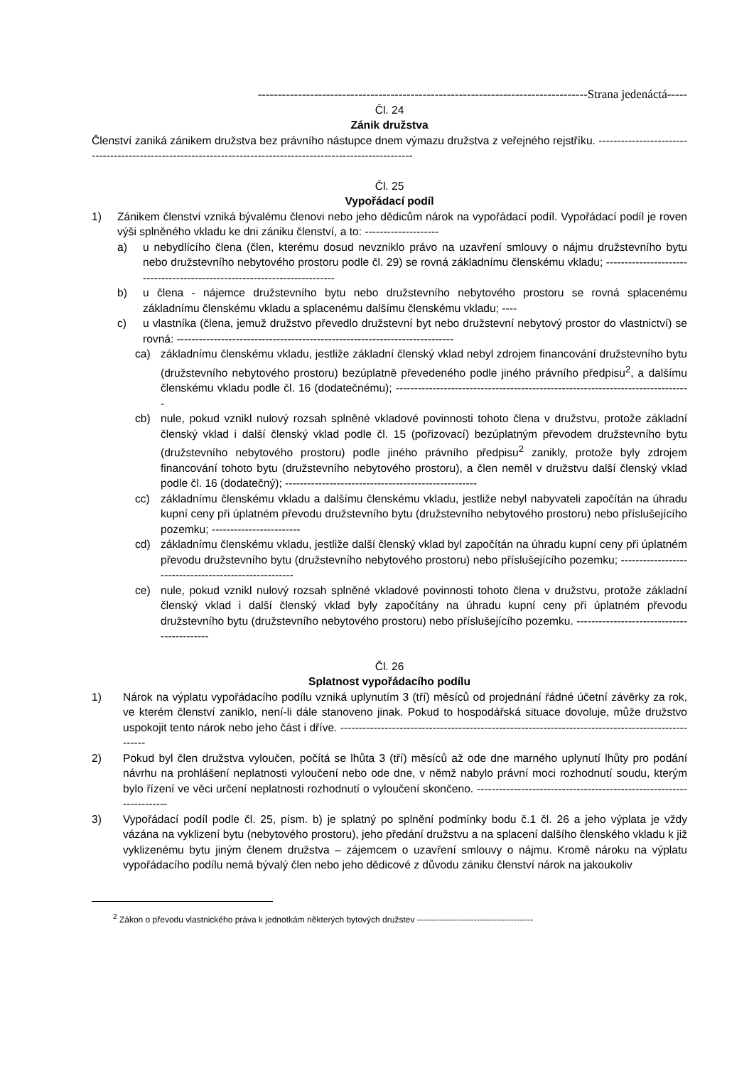----------------------------------------------------------------------------------Strana jedenáctá-----
Čl. 24
Zánik družstva
Členství zaniká zánikem družstva bez právního nástupce dnem výmazu družstva z veřejného rejstříku. ---------------------------------------------------------------------------------------------------------------
Čl. 25
Vypořádací podíl
1) Zánikem členství vzniká bývalému členovi nebo jeho dědicům nárok na vypořádací podíl. Vypořádací podíl je roven výši splněného vkladu ke dni zániku členství, a to: --------------------
a) u nebydlícího člena (člen, kterému dosud nevzniklo právo na uzavření smlouvy o nájmu družstevního bytu nebo družstevního nebytového prostoru podle čl. 29) se rovná základnímu členskému vkladu; --------------------------------------------------------------------------
b) u člena - nájemce družstevního bytu nebo družstevního nebytového prostoru se rovná splacenému základnímu členskému vkladu a splacenému dalšímu členskému vkladu; ----
c) u vlastníka (člena, jemuž družstvo převedlo družstevní byt nebo družstevní nebytový prostor do vlastnictví) se rovná: ---------------------------------------------------------------------------
ca) základnímu členskému vkladu, jestliže základní členský vklad nebyl zdrojem financování družstevního bytu (družstevního nebytového prostoru) bezúplatně převedeného podle jiného právního předpisu<sup>2</sup>, a dalšímu členskému vkladu podle čl. 16 (dodatečnému); --------------------------------------------------------------------------------
cb) nule, pokud vznikl nulový rozsah splněné vkladové povinnosti tohoto člena v družstvu, protože základní členský vklad i další členský vklad podle čl. 15 (pořizovací) bezúplatným převodem družstevního bytu (družstevního nebytového prostoru) podle jiného právního předpisu<sup>2</sup> zanikly, protože byly zdrojem financování tohoto bytu (družstevního nebytového prostoru), a člen neměl v družstvu další členský vklad podle čl. 16 (dodatečný); ----------------------------------------------------
cc) základnímu členskému vkladu a dalšímu členskému vkladu, jestliže nebyl nabyvateli započítán na úhradu kupní ceny při úplatném převodu družstevního bytu (družstevního nebytového prostoru) nebo příslušejícího pozemku; ------------------------
cd) základnímu členskému vkladu, jestliže další členský vklad byl započítán na úhradu kupní ceny při úplatném převodu družstevního bytu (družstevního nebytového prostoru) nebo příslušejícího pozemku; ------------------------------------------------------
ce) nule, pokud vznikl nulový rozsah splněné vkladové povinnosti tohoto člena v družstvu, protože základní členský vklad i další členský vklad byly započítány na úhradu kupní ceny při úplatném převodu družstevního bytu (družstevního nebytového prostoru) nebo příslušejícího pozemku. -------------------------------------------
Čl. 26
Splatnost vypořádacího podílu
1) Nárok na výplatu vypořádacího podílu vzniká uplynutím 3 (tří) měsíců od projednání řádné účetní závěrky za rok, ve kterém členství zaniklo, není-li dále stanoveno jinak. Pokud to hospodářská situace dovoluje, může družstvo uspokojit tento nárok nebo jeho část i dříve. ----------------------------------------------------------------------------------------------------
2) Pokud byl člen družstva vyloučen, počítá se lhůta 3 (tří) měsíců až ode dne marného uplynutí lhůty pro podání návrhu na prohlášení neplatnosti vyloučení nebo ode dne, v němž nabylo právní moci rozhodnutí soudu, kterým bylo řízení ve věci určení neplatnosti rozhodnutí o vyloučení skončeno. ---------------------------------------------------------------------
3) Vypořádací podíl podle čl. 25, písm. b) je splatný po splnění podmínky bodu č.1 čl. 26 a jeho výplata je vždy vázána na vyklizení bytu (nebytového prostoru), jeho předání družstvu a na splacení dalšího členského vkladu k již vyklizenému bytu jiným členem družstva – zájemcem o uzavření smlouvy o nájmu. Kromě nároku na výplatu vypořádacího podílu nemá bývalý člen nebo jeho dědicové z důvodu zániku členství nárok na jakoukoliv
<sup>2</sup> Zákon o převodu vlastnického práva k jednotkám některých bytových družstev -----------------------------------------